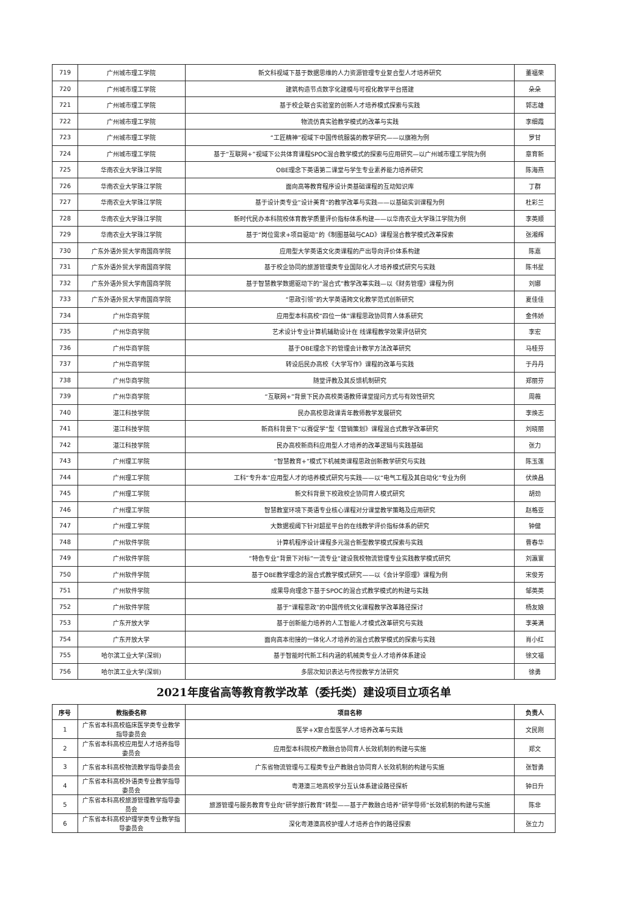| 719 | 广州城市理工学院 | 新文科视域下基于数据思维的人力资源管理专业复合型人才培养研究 | 董福荣 |
| 720 | 广州城市理工学院 | 建筑构造节点数字化建模与可视化教学平台搭建 | 朵朵 |
| 721 | 广州城市理工学院 | 基于校企联合实验室的创新人才培养模式探索与实践 | 郭志雄 |
| 722 | 广州城市理工学院 | 物流仿真实验教学模式的改革与实践 | 李细霞 |
| 723 | 广州城市理工学院 | “工匠精神”视域下中国传统服装的教学研究——以旗袍为例 | 罗甘 |
| 724 | 广州城市理工学院 | 基于“互联网+”视域下公共体育课程SPOC混合教学模式的探索与应用研究—以广州城市理工学院为例 | 章育新 |
| 725 | 华南农业大学珠江学院 | OBE理念下英语第二课堂与学生专业素养能力培养研究 | 陈海燕 |
| 726 | 华南农业大学珠江学院 | 面向高等教育程序设计类基础课程的互动知识库 | 丁群 |
| 727 | 华南农业大学珠江学院 | 基于设计类专业“设计美育”的教学改革与实践——以基础实训课程为例 | 杜彩兰 |
| 728 | 华南农业大学珠江学院 | 新时代民办本科院校体育教学质量评价指标体系构建——以华南农业大学珠江学院为例 | 李英顺 |
| 729 | 华南农业大学珠江学院 | 基于“岗位需求+项目驱动”的《制图基础与CAD》课程混合教学模式改革探索 | 张湘辉 |
| 730 | 广东外语外贸大学南国商学院 | 应用型大学英语文化类课程的产出导向评价体系构建 | 陈嘉 |
| 731 | 广东外语外贸大学南国商学院 | 基于校企协同的旅游管理类专业国际化人才培养模式研究与实践 | 陈书星 |
| 732 | 广东外语外贸大学南国商学院 | 基于智慧教学数据驱动下的“混合式”教学改革实践—以《财务管理》课程为例 | 刘娜 |
| 733 | 广东外语外贸大学南国商学院 | “思政引领”的大学英语跨文化教学范式创新研究 | 夏佳佳 |
| 734 | 广州华商学院 | 应用型本科高校“四位一体”课程思政协同育人体系研究 | 金伟娇 |
| 735 | 广州华商学院 | 艺术设计专业计算机辅助设计在 线课程教学效果评估研究 | 李宏 |
| 736 | 广州华商学院 | 基于OBE理念下的管理会计教学方法改革研究 | 马桂芬 |
| 737 | 广州华商学院 | 转设后民办高校《大学写作》课程的改革与实践 | 于丹丹 |
| 738 | 广州华商学院 | 随堂评教及其反馈机制研究 | 郑丽芬 |
| 739 | 广州华商学院 | “互联网+”背景下民办高校英语教师课堂提问方式与有效性研究 | 周薇 |
| 740 | 湛江科技学院 | 民办高校思政课青年教师教学发展研究 | 李焕志 |
| 741 | 湛江科技学院 | 新商科背景下“以赛促学”型《营销策划》课程混合式教学改革研究 | 刘晓丽 |
| 742 | 湛江科技学院 | 民办高校新商科应用型人才培养的改革逻辑与实践基础 | 张力 |
| 743 | 广州理工学院 | “智慧教育+”模式下机械类课程思政创新教学研究与实践 | 陈玉莲 |
| 744 | 广州理工学院 | 工科“专升本”应用型人才的培养模式研究与实践——以“电气工程及其自动化”专业为例 | 伏焕昌 |
| 745 | 广州理工学院 | 新文科背景下校政校企协同育人模式研究 | 胡劲 |
| 746 | 广州理工学院 | 智慧教室环境下英语专业核心课程对分课堂教学策略及应用研究 | 赵格亚 |
| 747 | 广州理工学院 | 大数据视阈下针对超星平台的在线教学评价指标体系的研究 | 钟健 |
| 748 | 广州软件学院 | 计算机程序设计课程多元混合新型教学模式探索与实践 | 曹春华 |
| 749 | 广州软件学院 | “特色专业“背景下对标”一流专业“建设我校物流管理专业实践教学模式研究 | 刘瀛寰 |
| 750 | 广州软件学院 | 基于OBE教学理念的混合式教学模式研究——以《会计学原理》课程为例 | 宋俊芳 |
| 751 | 广州软件学院 | 成果导向理念下基于SPOC的混合式教学模式的构建与实践 | 邹英英 |
| 752 | 广州软件学院 | 基于“课程思政”的中国传统文化课程教学改革路径探讨 | 杨友娘 |
| 753 | 广东开放大学 | 基于创新能力培养的人工智能人才模式改革研究与实践 | 李美满 |
| 754 | 广东开放大学 | 面向高本衔接的一体化人才培养的混合式教学模式的探索与实践 | 肖小红 |
| 755 | 哈尔滨工业大学(深圳) | 基于智能时代新工科内涵的机械类专业人才培养体系建设 | 徐文福 |
| 756 | 哈尔滨工业大学(深圳) | 多层次知识表达与传授教学方法研究 | 徐勇 |
2021年度省高等教育教学改革（委托类）建设项目立项名单
| 序号 | 教指委名称 | 项目名称 | 负责人 |
| --- | --- | --- | --- |
| 1 | 广东省本科高校临床医学类专业教学指导委员会 | 医学+X复合型医学人才培养改革与实践 | 文民刚 |
| 2 | 广东省本科高校应用型人才培养指导委员会 | 应用型本科院校产教融合协同育人长效机制的构建与实施 | 郑文 |
| 3 | 广东省本科高校物流教学指导委员会 | 广东省物流管理与工程类专业产教融合协同育人长效机制的构建与实施 | 张智勇 |
| 4 | 广东省本科高校外语类专业教学指导委员会 | 粤港澳三地高校学分互认体系建设路径探析 | 钟日升 |
| 5 | 广东省本科高校旅游管理教学指导委员会 | 旅游管理与服务教育专业向“研学旅行教育”转型——基于产教融合培养“研学导师”长效机制的构建与实施 | 陈非 |
| 6 | 广东省本科高校护理学类专业教学指导委员会 | 深化粤港澳高校护理人才培养合作的路径探索 | 张立力 |